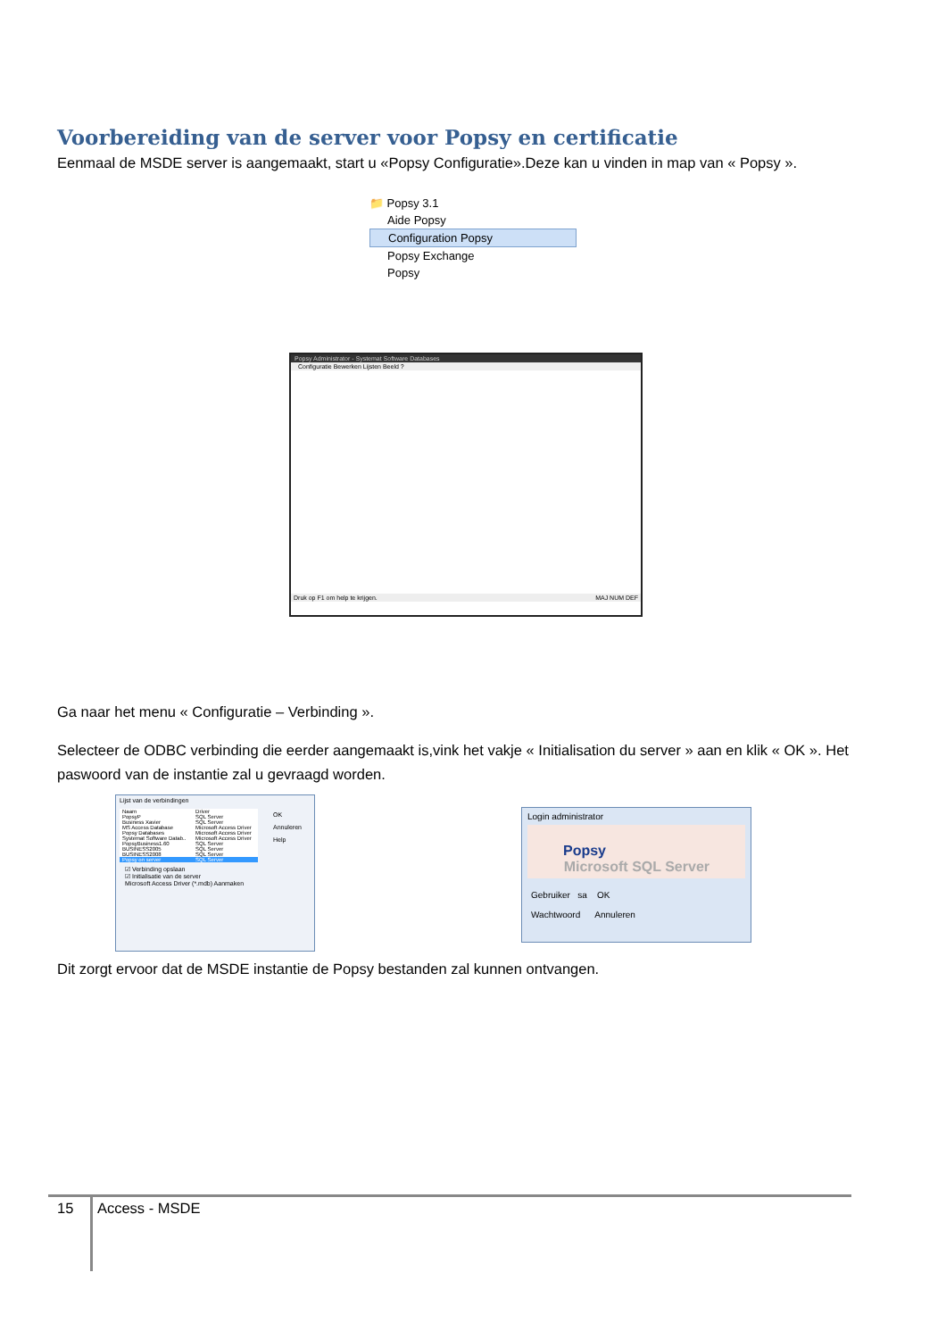Voorbereiding van de server voor Popsy en certificatie
Eenmaal de MSDE server is aangemaakt, start u «Popsy Configuratie».Deze kan u vinden in map van « Popsy ».
📁 Popsy 3.1
Aide Popsy
Configuration Popsy
Popsy Exchange
Popsy
Popsy Administrator - Systemat Software Databases
Configuratie Bewerken Lijsten Beeld ?
Druk op F1 om help te krijgen. MAJ NUM DEF
Ga naar het menu « Configuratie – Verbinding ».
Selecteer de ODBC verbinding die eerder aangemaakt is,vink het vakje « Initialisation du server » aan en klik « OK ». Het paswoord van de instantie zal u gevraagd worden.
Lijst van de verbindingen
| Naam | Driver |
| PopsyP | SQL Server |
| Business Xavier | SQL Server |
| MS Access Database | Microsoft Access Driver |
| Popsy Databases | Microsoft Access Driver |
| Systemat Software Datab.. | Microsoft Access Driver |
| PopsyBusiness1.60 | SQL Server |
| BUSINESS2005 | SQL Server |
| BUSINESS2008 | SQL Server |
| Popsy on server | SQL Server |
☑ Verbinding opslaan
☑ Initialisatie van de server
Microsoft Access Driver (*.mdb) Aanmaken
OK
Annuleren
Help
Login administrator
Popsy Microsoft SQL Server
Gebruiker sa OK
Wachtwoord Annuleren
Dit zorgt ervoor dat de MSDE instantie de Popsy bestanden zal kunnen ontvangen.
15 Access - MSDE